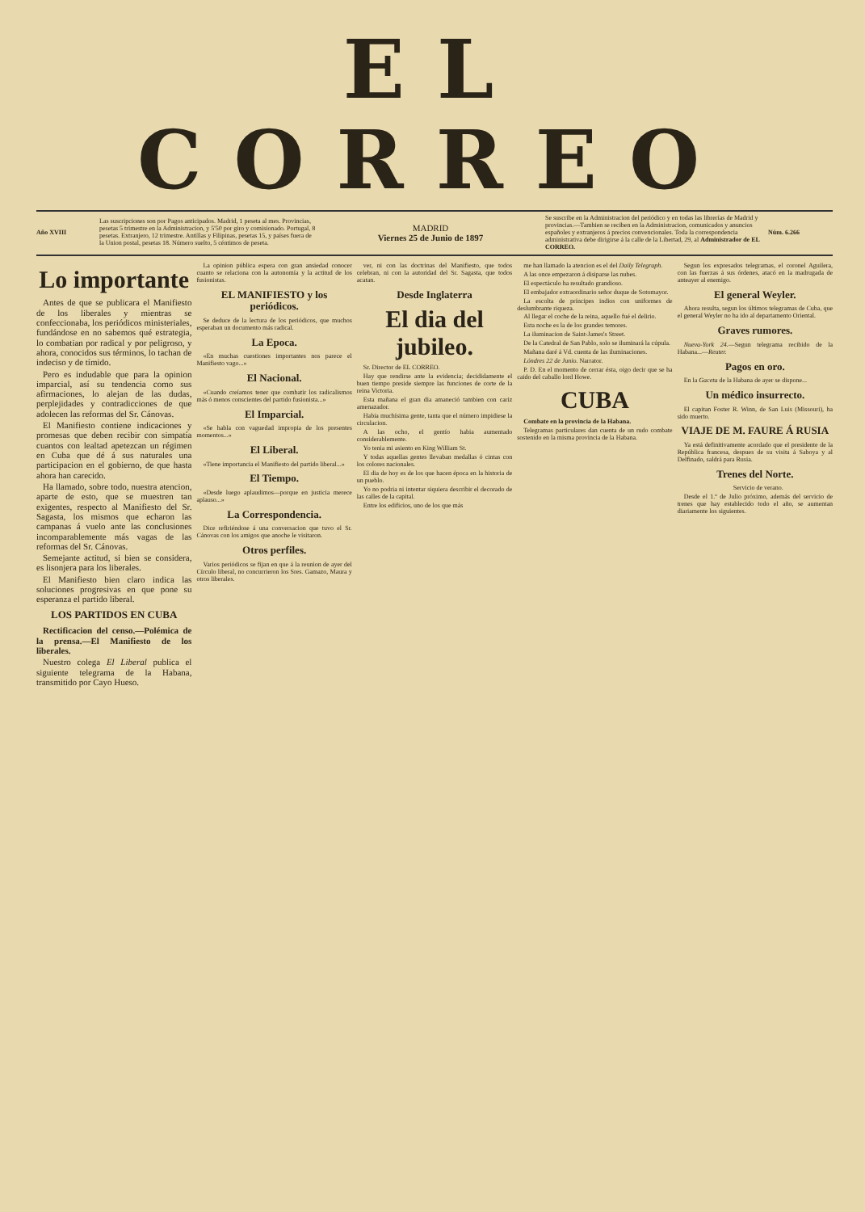EL CORREO
Año XVIII
Las suscripciones son por Pagos anticipados. Madrid, 1 peseta al mes. Provincias, pesetas 5 trimestre en la Administracion, y 5'50 por giro y comisionado. Portugal, 8 pesetas. Extranjero, 12 trimestre. Antillas y Filipinas, pesetas 15, y países fuera de la Union postal, pesetas 18. Número suelto, 5 céntimos de peseta.
MADRID
Viernes 25 de Junio de 1897
Se suscribe en la Administracion del periódico y en todas las librerías de Madrid y provincias.—Tambien se reciben en la Administracion, comunicados y anuncios españoles y extranjeros á precios convencionales. Toda la correspondencia administrativa debe dirigirse á la calle de la Libertad, 29, al Administrador de EL CORREO.
Núm. 6.266
Lo importante
Antes de que se publicara el Manifiesto de los liberales y mientras se confeccionaba, los periódicos ministeriales, fundándose en no sabemos qué estrategia, lo combatian por radical y por peligroso, y ahora, conocidos sus términos, lo tachan de indeciso y de tímido.
Pero es indudable que para la opinion imparcial, así su tendencia como sus afirmaciones, lo alejan de las dudas, perplejidades y contradicciones de que adolecen las reformas del Sr. Cánovas.
El Manifiesto contiene indicaciones y promesas que deben recibir con simpatía cuantos con lealtad apetezcan un régimen en Cuba que dé á sus naturales una participacion en el gobierno, de que hasta ahora han carecido.
Ha llamado, sobre todo, nuestra atencion, aparte de esto, que se muestren tan exigentes, respecto al Manifiesto del Sr. Sagasta, los mismos que echaron las campanas á vuelo ante las conclusiones incomparablemente más vagas de las reformas del Sr. Cánovas.
Semejante actitud, si bien se considera, es lisonjera para los liberales.
El Manifiesto bien claro indica las soluciones progresivas en que pone su esperanza el partido liberal.
LOS PARTIDOS EN CUBA
Rectificacion del censo.—Polémica de la prensa.—El Manifiesto de los liberales.
Nuestro colega El Liberal publica el siguiente telegrama de la Habana, transmitido por Cayo Hueso.
La opinion pública espera con gran ansiedad conocer cuanto se relaciona con la autonomía y la actitud de los fusionistas.
EL MANIFIESTO y los periódicos.
Se deduce de la lectura de los periódicos, que muchos esperaban un documento más radical.
La Epoca.
«En muchas cuestiones importantes nos parece el Manifiesto vago...»
El Nacional.
«Cuando creíamos tener que combatir los radicalismos más ó menos conscientes del partido fusionista...»
El Imparcial.
«Se habla con vaguedad impropia de los presentes momentos...»
El Liberal.
«Tiene importancia el Manifiesto del partido liberal...»
El Tiempo.
«Desde luego aplaudimos—porque en justicia merece aplauso...»
La Correspondencia.
Dice refiriéndose á una conversacion que tuvo el Sr. Cánovas con los amigos que anoche le visitaron.
Otros perfiles.
Varios periódicos se fijan en que á la reunion de ayer del Círculo liberal, no concurrieron los Sres. Gamazo, Maura y otros liberales.
ver, ni con las doctrinas del Manifiesto, que todos celebran, ni con la autoridad del Sr. Sagasta, que todos acatan.
Desde Inglaterra
El dia del jubileo.
Sr. Director de EL CORREO.
Hay que rendirse ante la evidencia; decididamente el buen tiempo preside siempre las funciones de corte de la reina Victoria.
Esta mañana el gran dia amaneció tambien con cariz amenazador.
Habia muchísima gente, tanta que el número impidiese la circulacion.
A las ocho, el gentío habia aumentado considerablemente.
Yo tenia mi asiento en King William St.
Y todas aquellas gentes llevaban medallas ó cintas con los colores nacionales.
El dia de hoy es de los que hacen época en la historia de un pueblo.
Yo no podria ni intentar siquiera describir el decorado de las calles de la capital.
Entre los edificios, uno de los que más
me han llamado la atencion es el del Daily Telegraph.
A las once empezaron á disiparse las nubes.
El espectáculo ha resultado grandioso.
El embajador extraordinario señor duque de Sotomayor.
La escolta de príncipes indios con uniformes de deslumbrante riqueza.
Al llegar el coche de la reina, aquello fué el delirio.
Esta noche es la de los grandes temores.
La iluminacion de Saint-James's Street.
De la Catedral de San Pablo, solo se iluminará la cúpula.
Mañana daré á Vd. cuenta de las iluminaciones.
Lóndres 22 de Junio. Narrator.
P. D. En el momento de cerrar ésta, oigo decir que se ha caido del caballo lord Howe.
CUBA
Combate en la provincia de la Habana.
Telegramas particulares dan cuenta de un rudo combate sostenido en la misma provincia de la Habana.
Segun los expresados telegramas, el coronel Aguilera, con las fuerzas á sus órdenes, atacó en la madrugada de anteayer al enemigo.
El general Weyler.
Ahora resulta, segun los últimos telegramas de Cuba, que el general Weyler no ha ido al departamento Oriental.
Graves rumores.
Nueva-York 24.—Segun telegrama recibido de la Habana...—Reuter.
Pagos en oro.
En la Gaceta de la Habana de ayer se dispone...
Un médico insurrecto.
El capitan Foster R. Winn, de San Luis (Missouri), ha sido muerto.
VIAJE DE M. FAURE Á RUSIA
Ya está definitivamente acordado que el presidente de la República francesa, despues de su visita á Saboya y al Delfinado, saldrá para Rusia.
Trenes del Norte.
Servicio de verano.
Desde el 1.º de Julio próximo, además del servicio de trenes que hay establecido todo el año, se aumentan diariamente los siguientes.